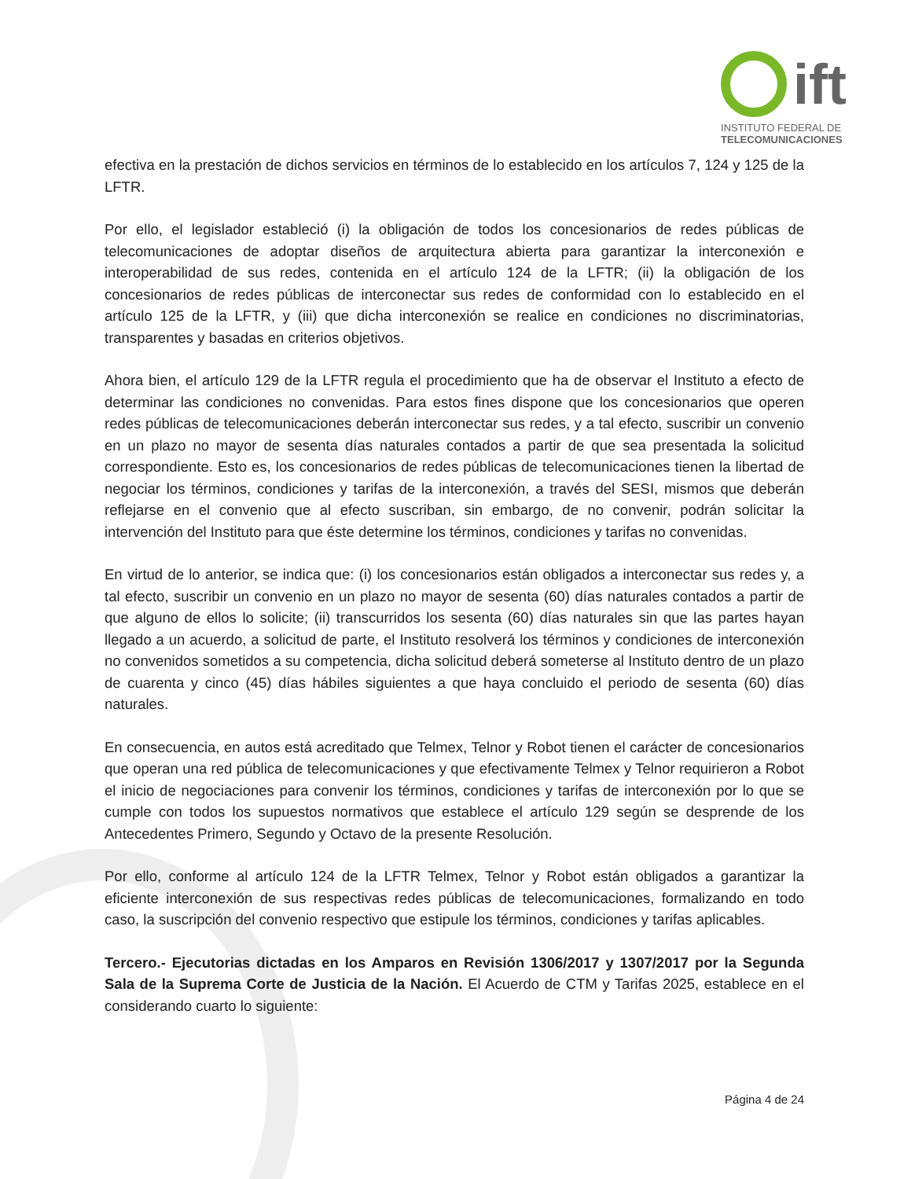ift
INSTITUTO FEDERAL DE
TELECOMUNICACIONES
efectiva en la prestación de dichos servicios en términos de lo establecido en los artículos 7, 124 y 125 de la LFTR.
Por ello, el legislador estableció (i) la obligación de todos los concesionarios de redes públicas de telecomunicaciones de adoptar diseños de arquitectura abierta para garantizar la interconexión e interoperabilidad de sus redes, contenida en el artículo 124 de la LFTR; (ii) la obligación de los concesionarios de redes públicas de interconectar sus redes de conformidad con lo establecido en el artículo 125 de la LFTR, y (iii) que dicha interconexión se realice en condiciones no discriminatorias, transparentes y basadas en criterios objetivos.
Ahora bien, el artículo 129 de la LFTR regula el procedimiento que ha de observar el Instituto a efecto de determinar las condiciones no convenidas. Para estos fines dispone que los concesionarios que operen redes públicas de telecomunicaciones deberán interconectar sus redes, y a tal efecto, suscribir un convenio en un plazo no mayor de sesenta días naturales contados a partir de que sea presentada la solicitud correspondiente. Esto es, los concesionarios de redes públicas de telecomunicaciones tienen la libertad de negociar los términos, condiciones y tarifas de la interconexión, a través del SESI, mismos que deberán reflejarse en el convenio que al efecto suscriban, sin embargo, de no convenir, podrán solicitar la intervención del Instituto para que éste determine los términos, condiciones y tarifas no convenidas.
En virtud de lo anterior, se indica que: (i) los concesionarios están obligados a interconectar sus redes y, a tal efecto, suscribir un convenio en un plazo no mayor de sesenta (60) días naturales contados a partir de que alguno de ellos lo solicite; (ii) transcurridos los sesenta (60) días naturales sin que las partes hayan llegado a un acuerdo, a solicitud de parte, el Instituto resolverá los términos y condiciones de interconexión no convenidos sometidos a su competencia, dicha solicitud deberá someterse al Instituto dentro de un plazo de cuarenta y cinco (45) días hábiles siguientes a que haya concluido el periodo de sesenta (60) días naturales.
En consecuencia, en autos está acreditado que Telmex, Telnor y Robot tienen el carácter de concesionarios que operan una red pública de telecomunicaciones y que efectivamente Telmex y Telnor requirieron a Robot el inicio de negociaciones para convenir los términos, condiciones y tarifas de interconexión por lo que se cumple con todos los supuestos normativos que establece el artículo 129 según se desprende de los Antecedentes Primero, Segundo y Octavo de la presente Resolución.
Por ello, conforme al artículo 124 de la LFTR Telmex, Telnor y Robot están obligados a garantizar la eficiente interconexión de sus respectivas redes públicas de telecomunicaciones, formalizando en todo caso, la suscripción del convenio respectivo que estipule los términos, condiciones y tarifas aplicables.
Tercero.- Ejecutorias dictadas en los Amparos en Revisión 1306/2017 y 1307/2017 por la Segunda Sala de la Suprema Corte de Justicia de la Nación. El Acuerdo de CTM y Tarifas 2025, establece en el considerando cuarto lo siguiente:
Página 4 de 24